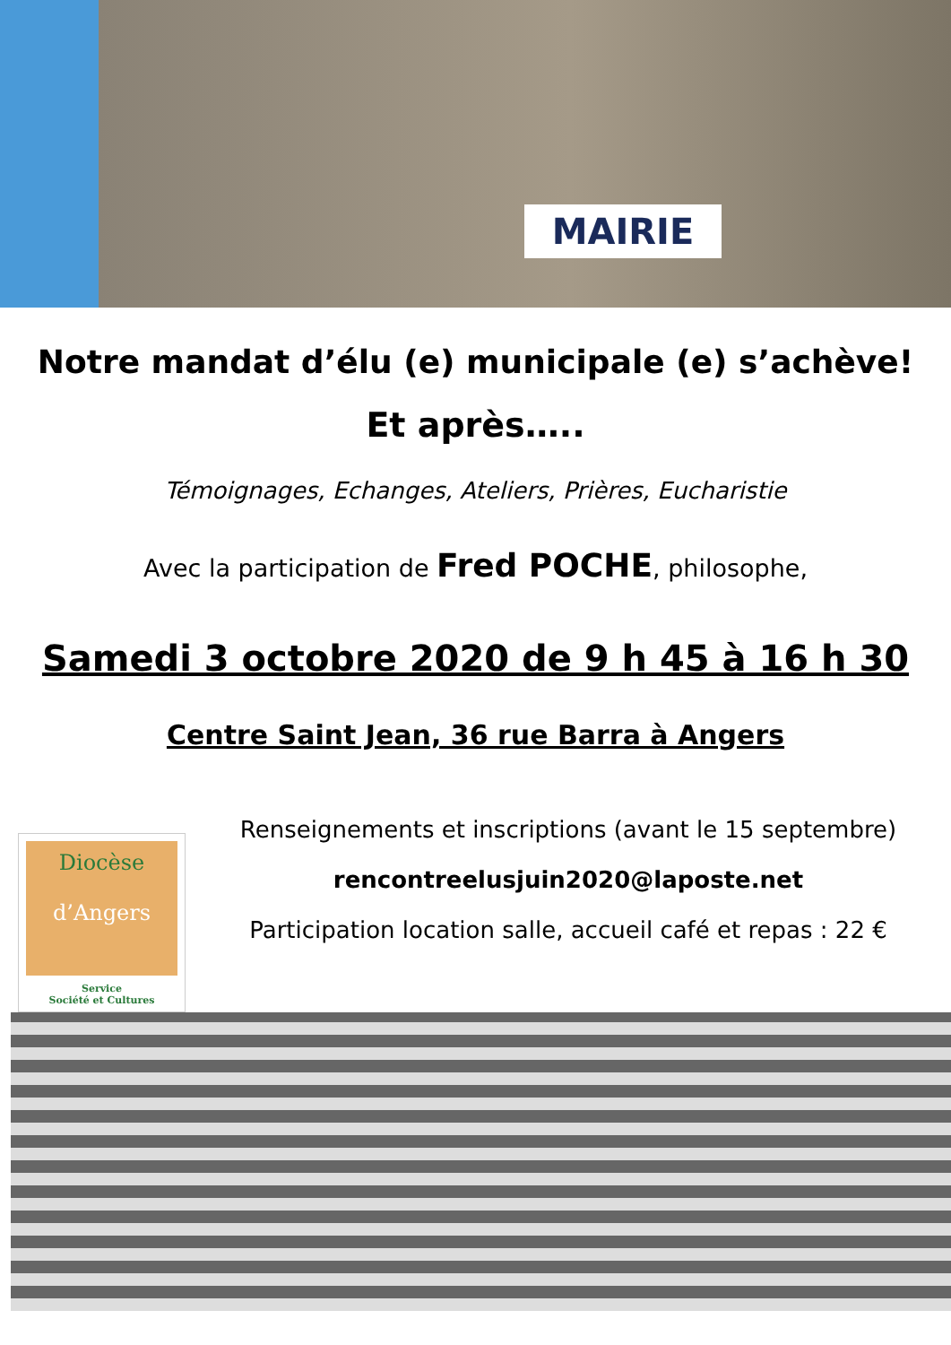MAIRIE
Notre mandat d’élu (e) municipale (e) s’achève!
Et après…..
Témoignages, Echanges, Ateliers, Prières, Eucharistie
Avec la participation de Fred POCHE, philosophe,
Samedi 3 octobre 2020 de 9 h 45 à 16 h 30
Centre Saint Jean, 36 rue Barra à Angers
Diocèse
d’Angers
Service
Société et Cultures
Renseignements et inscriptions (avant le 15 septembre)
rencontreelusjuin2020@laposte.net
Participation location salle, accueil café et repas : 22 €